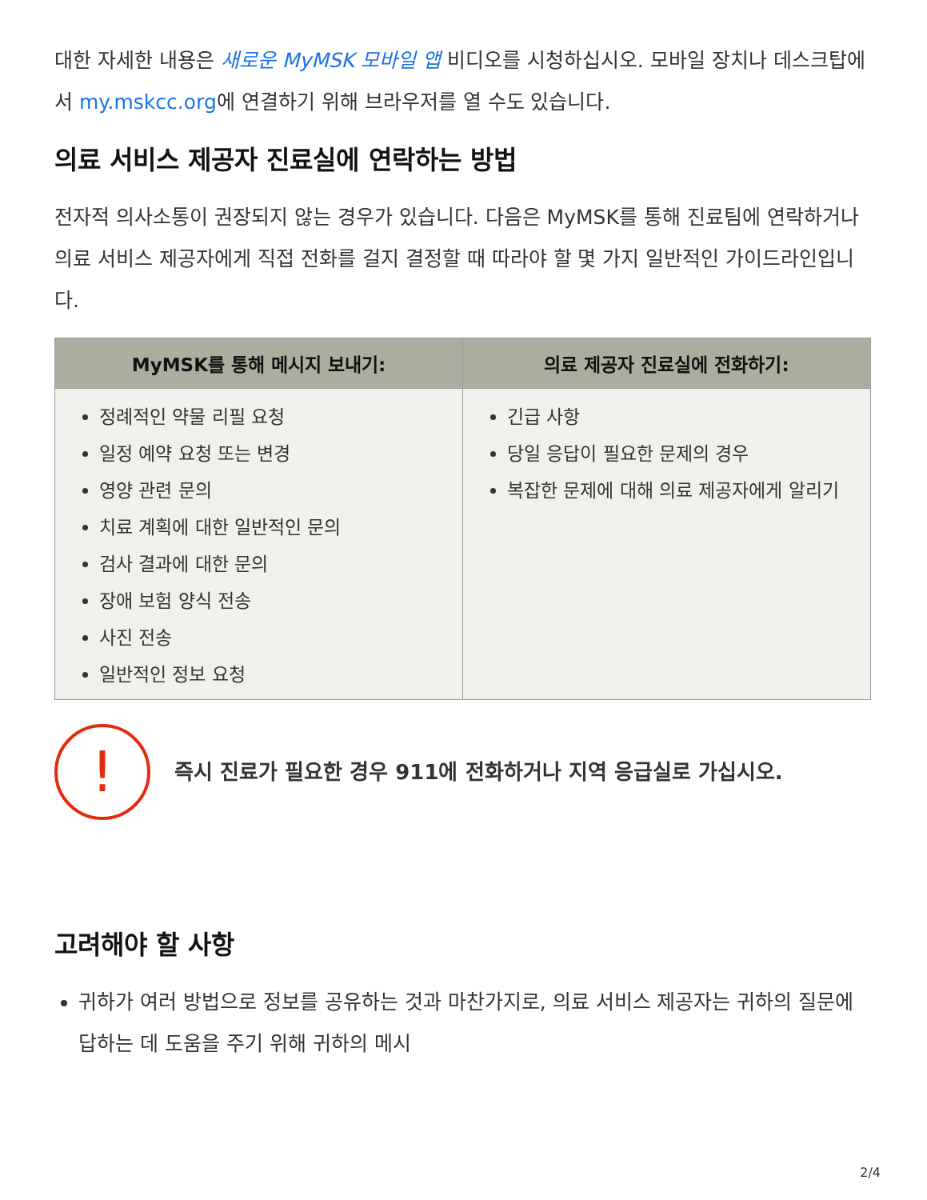대한 자세한 내용은 새로운 MyMSK 모바일 앱 비디오를 시청하십시오. 모바일 장치나 데스크탑에서 my.mskcc.org에 연결하기 위해 브라우저를 열 수도 있습니다.
의료 서비스 제공자 진료실에 연락하는 방법
전자적 의사소통이 권장되지 않는 경우가 있습니다. 다음은 MyMSK를 통해 진료팀에 연락하거나 의료 서비스 제공자에게 직접 전화를 걸지 결정할 때 따라야 할 몇 가지 일반적인 가이드라인입니다.
| MyMSK를 통해 메시지 보내기: | 의료 제공자 진료실에 전화하기: |
| --- | --- |
| 정례적인 약물 리필 요청 일정 예약 요청 또는 변경 영양 관련 문의 치료 계획에 대한 일반적인 문의 검사 결과에 대한 문의 장애 보험 양식 전송 사진 전송 일반적인 정보 요청 | 긴급 사항 당일 응답이 필요한 문제의 경우 복잡한 문제에 대해 의료 제공자에게 알리기 |
!
즉시 진료가 필요한 경우 911에 전화하거나 지역 응급실로 가십시오.
고려해야 할 사항
귀하가 여러 방법으로 정보를 공유하는 것과 마찬가지로, 의료 서비스 제공자는 귀하의 질문에 답하는 데 도움을 주기 위해 귀하의 메시
2/4